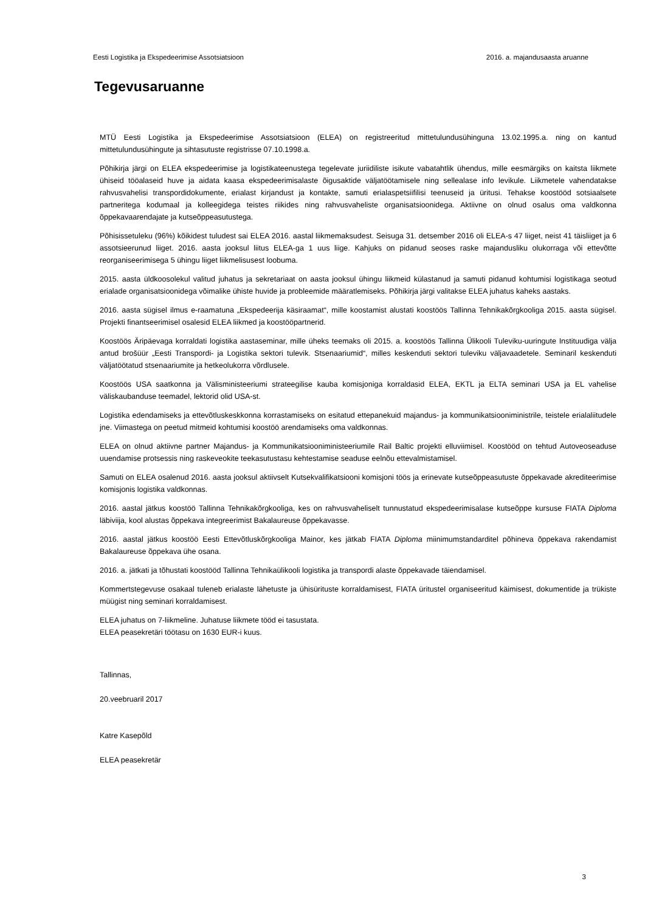Eesti Logistika ja Ekspedeerimise Assotsiatsioon 2016. a. majandusaasta aruanne
Tegevusaruanne
MTÜ Eesti Logistika ja Ekspedeerimise Assotsiatsioon (ELEA) on registreeritud mittetulundusühinguna 13.02.1995.a. ning on kantud mittetulundusühingute ja sihtasutuste registrisse 07.10.1998.a.
Põhikirja järgi on ELEA ekspedeerimise ja logistikateenustega tegelevate juriidiliste isikute vabatahtlik ühendus, mille eesmärgiks on kaitsta liikmete ühiseid tööalaseid huve ja aidata kaasa ekspedeerimisalaste õigusaktide väljatöötamisele ning sellealase info levikule. Liikmetele vahendatakse rahvusvahelisi transpordidokumente, erialast kirjandust ja kontakte, samuti erialaspetsiifilisi teenuseid ja üritusi. Tehakse koostööd sotsiaalsete partneritega kodumaal ja kolleegidega teistes riikides ning rahvusvaheliste organisatsioonidega. Aktiivne on olnud osalus oma valdkonna õppekavaarendajate ja kutseõppeasutustega.
Põhisissetuleku (96%) kõikidest tuludest sai ELEA 2016. aastal liikmemaksudest. Seisuga 31. detsember 2016 oli ELEA-s 47 liiget, neist 41 täisliiget ja 6 assotsieerunud liiget. 2016. aasta jooksul liitus ELEA-ga 1 uus liige. Kahjuks on pidanud seoses raske majandusliku olukorraga või ettevõtte reorganiseerimisega 5 ühingu liiget liikmelisusest loobuma.
2015. aasta üldkoosolekul valitud juhatus ja sekretariaat on aasta jooksul ühingu liikmeid külastanud ja samuti pidanud kohtumisi logistikaga seotud erialade organisatsioonidega võimalike ühiste huvide ja probleemide määratlemiseks. Põhikirja järgi valitakse ELEA juhatus kaheks aastaks.
2016. aasta sügisel ilmus e-raamatuna „Ekspedeerija käsiraamat“, mille koostamist alustati koostöös Tallinna Tehnikakõrgkooliga 2015. aasta sügisel. Projekti finantseerimisel osalesid ELEA liikmed ja koostööpartnerid.
Koostöös Äripäevaga korraldati logistika aastaseminar, mille üheks teemaks oli 2015. a. koostöös Tallinna Ülikooli Tuleviku-uuringute Instituudiga välja antud brošüür „Eesti Transpordi- ja Logistika sektori tulevik. Stsenaariumid“, milles keskenduti sektori tuleviku väljavaadetele. Seminaril keskenduti väljatöötatud stsenaariumite ja hetkeolukorra võrdlusele.
Koostöös USA saatkonna ja Välisministeeriumi strateegilise kauba komisjoniga korraldasid ELEA, EKTL ja ELTA seminari USA ja EL vahelise väliskaubanduse teemadel, lektorid olid USA-st.
Logistika edendamiseks ja ettevõtluskeskkonna korrastamiseks on esitatud ettepanekuid majandus- ja kommunikatsiooniministrile, teistele erialaliitudele jne. Viimastega on peetud mitmeid kohtumisi koostöö arendamiseks oma valdkonnas.
ELEA on olnud aktiivne partner Majandus- ja Kommunikatsiooniministeeriumile Rail Baltic projekti elluviimisel. Koostööd on tehtud Autoveoseaduse uuendamise protsessis ning raskeveokite teekasutustasu kehtestamise seaduse eelnõu ettevalmistamisel.
Samuti on ELEA osalenud 2016. aasta jooksul aktiivselt Kutsekvalifikatsiooni komisjoni töös ja erinevate kutseõppeasutuste õppekavade akrediteerimise komisjonis logistika valdkonnas.
2016. aastal jätkus koostöö Tallinna Tehnikakõrgkooliga, kes on rahvusvaheliselt tunnustatud ekspedeerimisalase kutseõppe kursuse FIATA Diploma läbiviija, kool alustas õppekava integreerimist Bakalaureuse õppekavasse.
2016. aastal jätkus koostöö Eesti Ettevõtluskõrgkooliga Mainor, kes jätkab FIATA Diploma miinimumstandarditel põhineva õppekava rakendamist Bakalaureuse õppekava ühe osana.
2016. a. jätkati ja tõhustati koostööd Tallinna Tehnikaülikooli logistika ja transpordi alaste õppekavade täiendamisel.
Kommertstegevuse osakaal tuleneb erialaste lähetuste ja ühisürituste korraldamisest, FIATA üritustel organiseeritud käimisest, dokumentide ja trükiste müügist ning seminari korraldamisest.
ELEA juhatus on 7-liikmeline. Juhatuse liikmete tööd ei tasustata.
ELEA peasekretäri töötasu on 1630 EUR-i kuus.
Tallinnas,
20.veebruaril 2017
Katre Kasepõld
ELEA peasekretär
3